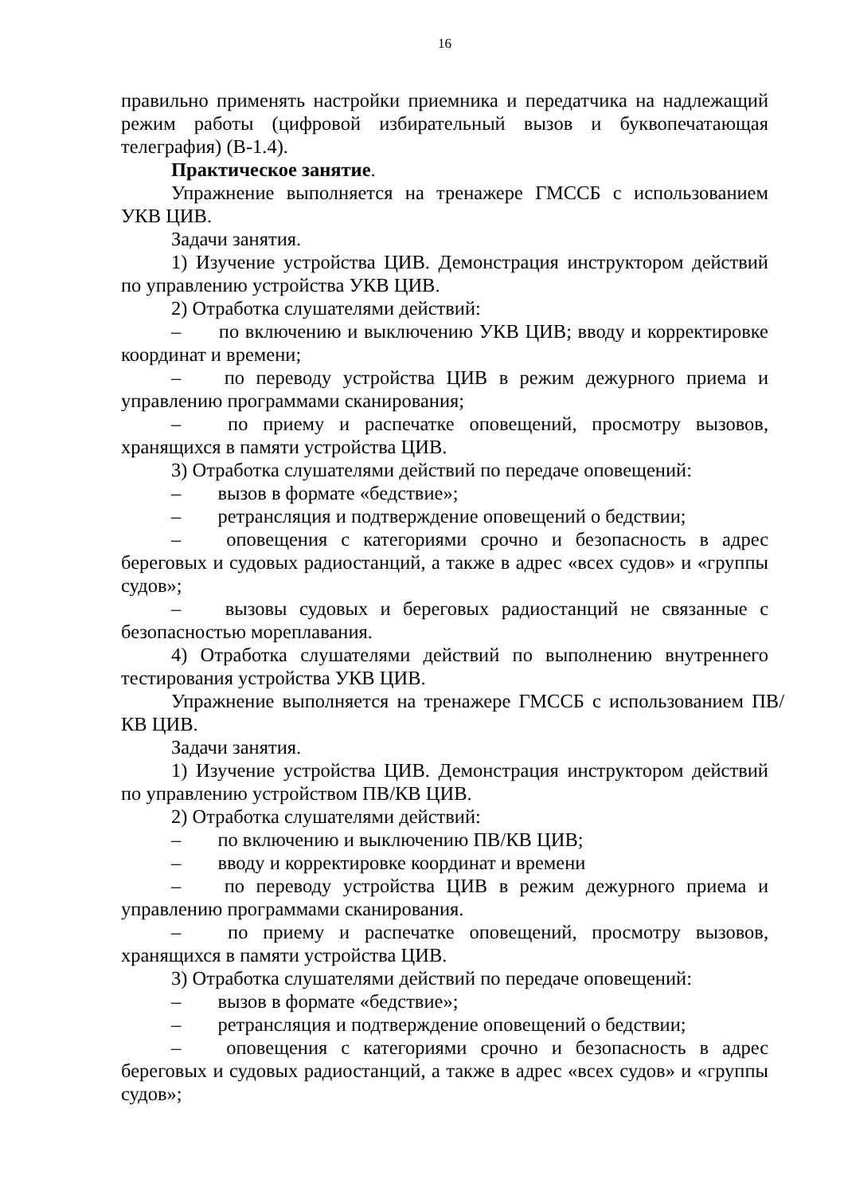16
правильно применять настройки приемника и передатчика на надлежащий режим работы (цифровой избирательный вызов и буквопечатающая телеграфия) (В-1.4).
Практическое занятие.
Упражнение выполняется на тренажере ГМССБ с использованием УКВ ЦИВ.
Задачи занятия.
1) Изучение устройства ЦИВ. Демонстрация инструктором действий по управлению устройства УКВ ЦИВ.
2) Отработка слушателями действий:
– по включению и выключению УКВ ЦИВ; вводу и корректировке координат и времени;
– по переводу устройства ЦИВ в режим дежурного приема и управлению программами сканирования;
– по приему и распечатке оповещений, просмотру вызовов, хранящихся в памяти устройства ЦИВ.
3) Отработка слушателями действий по передаче оповещений:
– вызов в формате «бедствие»;
– ретрансляция и подтверждение оповещений о бедствии;
– оповещения с категориями срочно и безопасность в адрес береговых и судовых радиостанций, а также в адрес «всех судов» и «группы судов»;
– вызовы судовых и береговых радиостанций не связанные с безопасностью мореплавания.
4) Отработка слушателями действий по выполнению внутреннего тестирования устройства УКВ ЦИВ.
Упражнение выполняется на тренажере ГМССБ с использованием ПВ/КВ ЦИВ.
Задачи занятия.
1) Изучение устройства ЦИВ. Демонстрация инструктором действий по управлению устройством ПВ/КВ ЦИВ.
2) Отработка слушателями действий:
– по включению и выключению ПВ/КВ ЦИВ;
– вводу и корректировке координат и времени
– по переводу устройства ЦИВ в режим дежурного приема и управлению программами сканирования.
– по приему и распечатке оповещений, просмотру вызовов, хранящихся в памяти устройства ЦИВ.
3) Отработка слушателями действий по передаче оповещений:
– вызов в формате «бедствие»;
– ретрансляция и подтверждение оповещений о бедствии;
– оповещения с категориями срочно и безопасность в адрес береговых и судовых радиостанций, а также в адрес «всех судов» и «группы судов»;